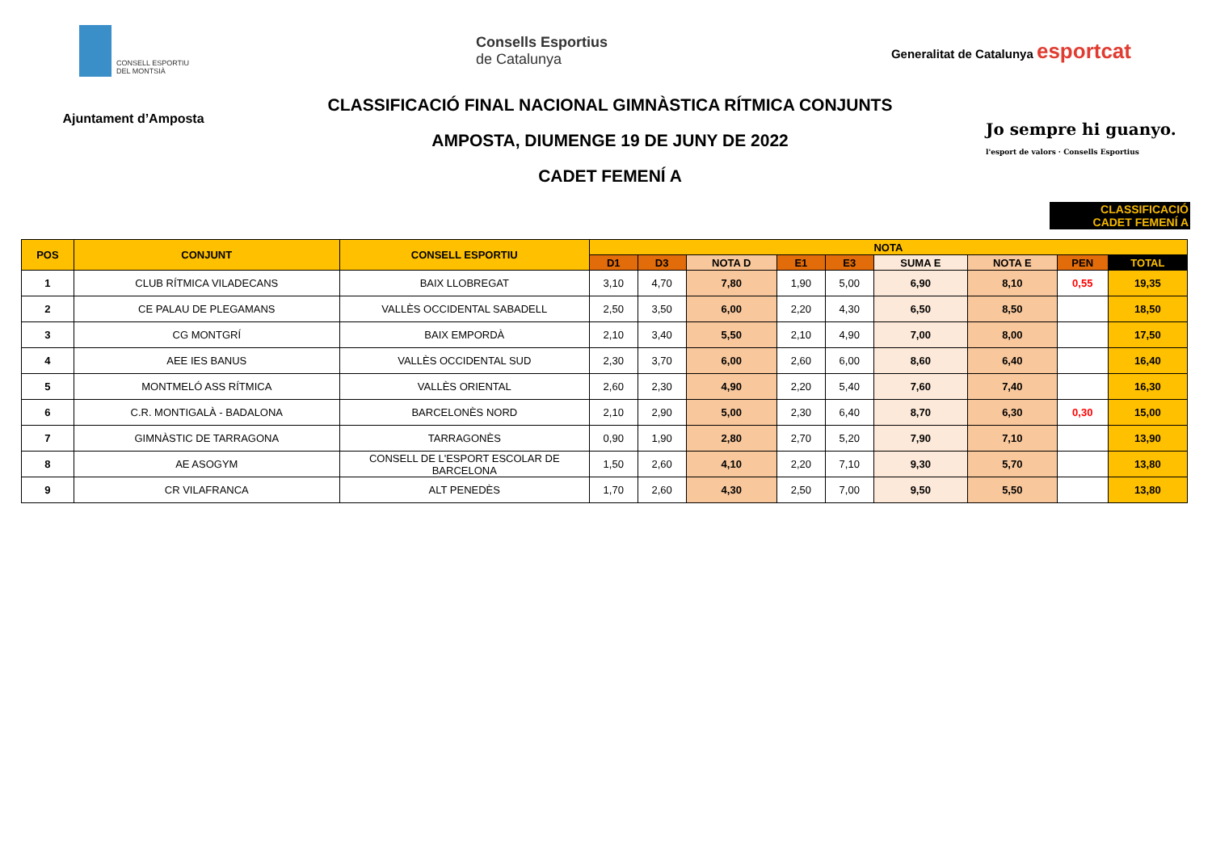CONSELL ESPORTIU DEL MONTSIÀ
Consells Esportius
de Catalunya
Generalitat de Catalunya esportcat
Ajuntament d’Amposta
CLASSIFICACIÓ FINAL NACIONAL GIMNÀSTICA RÍTMICA CONJUNTS
AMPOSTA, DIUMENGE 19 DE JUNY DE 2022
CADET FEMENÍ A
Jo sempre hi guanyo.
l'esport de valors · Consells Esportius
CLASSIFICACIÓ
CADET FEMENÍ A
| POS | CONJUNT | CONSELL ESPORTIU | NOTA | | | | | | | | |
| --- | --- | --- | --- | --- | --- | --- | --- | --- | --- | --- | --- |
| | | | D1 | D3 | NOTA D | E1 | E3 | SUMA E | NOTA E | PEN | TOTAL |
| 1 | CLUB RÍTMICA VILADECANS | BAIX LLOBREGAT | 3,10 | 4,70 | 7,80 | 1,90 | 5,00 | 6,90 | 8,10 | 0,55 | 19,35 |
| 2 | CE PALAU DE PLEGAMANS | VALLÈS OCCIDENTAL SABADELL | 2,50 | 3,50 | 6,00 | 2,20 | 4,30 | 6,50 | 8,50 | | 18,50 |
| 3 | CG MONTGRÍ | BAIX EMPORDÀ | 2,10 | 3,40 | 5,50 | 2,10 | 4,90 | 7,00 | 8,00 | | 17,50 |
| 4 | AEE IES BANUS | VALLÈS OCCIDENTAL SUD | 2,30 | 3,70 | 6,00 | 2,60 | 6,00 | 8,60 | 6,40 | | 16,40 |
| 5 | MONTMELÓ ASS RÍTMICA | VALLÈS ORIENTAL | 2,60 | 2,30 | 4,90 | 2,20 | 5,40 | 7,60 | 7,40 | | 16,30 |
| 6 | C.R. MONTIGALÀ - BADALONA | BARCELONÈS NORD | 2,10 | 2,90 | 5,00 | 2,30 | 6,40 | 8,70 | 6,30 | 0,30 | 15,00 |
| 7 | GIMNÀSTIC DE TARRAGONA | TARRAGONÈS | 0,90 | 1,90 | 2,80 | 2,70 | 5,20 | 7,90 | 7,10 | | 13,90 |
| 8 | AE ASOGYM | CONSELL DE L'ESPORT ESCOLAR DE BARCELONA | 1,50 | 2,60 | 4,10 | 2,20 | 7,10 | 9,30 | 5,70 | | 13,80 |
| 9 | CR VILAFRANCA | ALT PENEDÈS | 1,70 | 2,60 | 4,30 | 2,50 | 7,00 | 9,50 | 5,50 | | 13,80 |